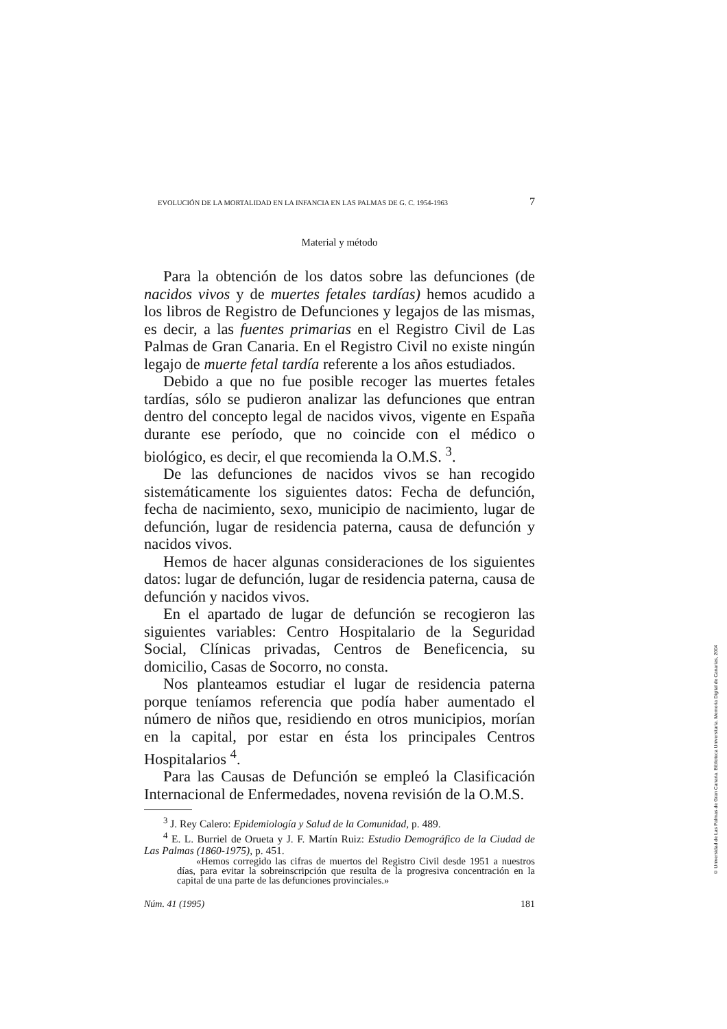EVOLUCIÓN DE LA MORTALIDAD EN LA INFANCIA EN LAS PALMAS DE G. C. 1954-1963 7
Material y método
Para la obtención de los datos sobre las defunciones (de nacidos vivos y de muertes fetales tardías) hemos acudido a los libros de Registro de Defunciones y legajos de las mismas, es decir, a las fuentes primarias en el Registro Civil de Las Palmas de Gran Canaria. En el Registro Civil no existe ningún legajo de muerte fetal tardía referente a los años estudiados.
Debido a que no fue posible recoger las muertes fetales tardías, sólo se pudieron analizar las defunciones que entran dentro del concepto legal de nacidos vivos, vigente en España durante ese período, que no coincide con el médico o biológico, es decir, el que recomienda la O.M.S. <sup>3</sup>.
De las defunciones de nacidos vivos se han recogido sistemáticamente los siguientes datos: Fecha de defunción, fecha de nacimiento, sexo, municipio de nacimiento, lugar de defunción, lugar de residencia paterna, causa de defunción y nacidos vivos.
Hemos de hacer algunas consideraciones de los siguientes datos: lugar de defunción, lugar de residencia paterna, causa de defunción y nacidos vivos.
En el apartado de lugar de defunción se recogieron las siguientes variables: Centro Hospitalario de la Seguridad Social, Clínicas privadas, Centros de Beneficencia, su domicilio, Casas de Socorro, no consta.
Nos planteamos estudiar el lugar de residencia paterna porque teníamos referencia que podía haber aumentado el número de niños que, residiendo en otros municipios, morían en la capital, por estar en ésta los principales Centros Hospitalarios <sup>4</sup>.
Para las Causas de Defunción se empleó la Clasificación Internacional de Enfermedades, novena revisión de la O.M.S.
<sup>3</sup> J. Rey Calero: Epidemiología y Salud de la Comunidad, p. 489.
<sup>4</sup> E. L. Burriel de Orueta y J. F. Martín Ruiz: Estudio Demográfico de la Ciudad de Las Palmas (1860-1975), p. 451.
«Hemos corregido las cifras de muertos del Registro Civil desde 1951 a nuestros días, para evitar la sobreinscripción que resulta de la progresiva concentración en la capital de una parte de las defunciones provinciales.»
Núm. 41 (1995) 181
© Universidad de Las Palmas de Gran Canaria. Biblioteca Universitaria. Memoria Digital de Canarias, 2004